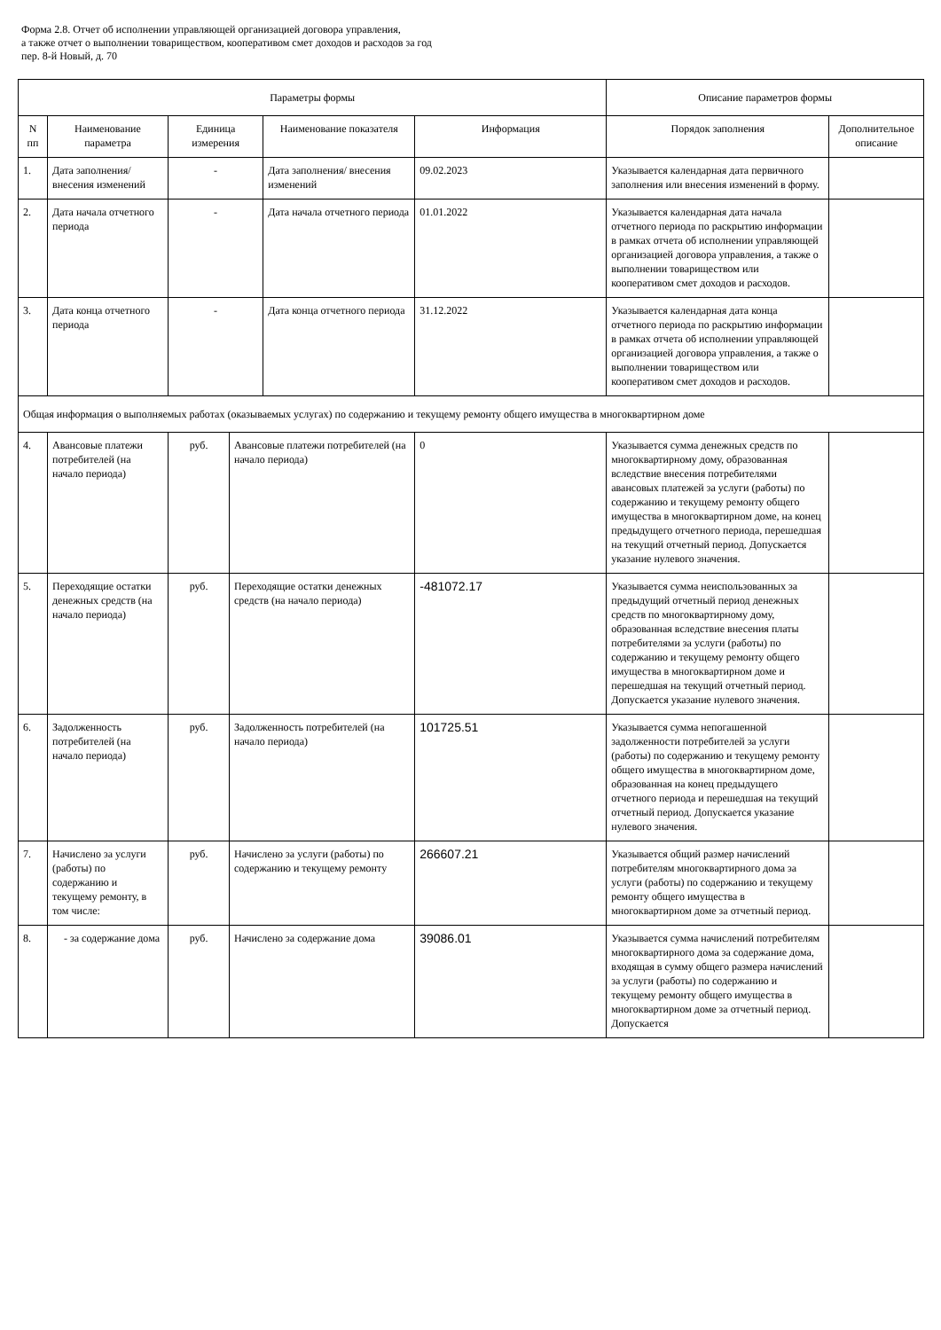Форма 2.8. Отчет об исполнении управляющей организацией договора управления,
а также отчет о выполнении товариществом, кооперативом смет доходов и расходов за год
пер. 8-й Новый, д. 70
| Параметры формы | | | | | | Описание параметров формы | |
| --- | --- | --- | --- | --- | --- | --- | --- |
| N пп | Наименование параметра | Единица измерения | | Наименование показателя | Информация | Порядок заполнения | Дополнительное описание |
| 1. | Дата заполнения/ внесения изменений | - | | Дата заполнения/ внесения изменений | 09.02.2023 | Указывается календарная дата первичного заполнения или внесения изменений в форму. | |
| 2. | Дата начала отчетного периода | - | | Дата начала отчетного периода | 01.01.2022 | Указывается календарная дата начала отчетного периода по раскрытию информации в рамках отчета об исполнении управляющей организацией договора управления, а также о выполнении товариществом или кооперативом смет доходов и расходов. | |
| 3. | Дата конца отчетного периода | - | | Дата конца отчетного периода | 31.12.2022 | Указывается календарная дата конца отчетного периода по раскрытию информации в рамках отчета об исполнении управляющей организацией договора управления, а также о выполнении товариществом или кооперативом смет доходов и расходов. | |
| Общая информация о выполняемых работах (оказываемых услугах) по содержанию и текущему ремонту общего имущества в многоквартирном доме | | | | | | | |
| 4. | Авансовые платежи потребителей (на начало периода) | руб. | Авансовые платежи потребителей (на начало периода) | | 0 | Указывается сумма денежных средств по многоквартирному дому, образованная вследствие внесения потребителями авансовых платежей за услуги (работы) по содержанию и текущему ремонту общего имущества в многоквартирном доме, на конец предыдущего отчетного периода, перешедшая на текущий отчетный период. Допускается указание нулевого значения. | |
| 5. | Переходящие остатки денежных средств (на начало периода) | руб. | Переходящие остатки денежных средств (на начало периода) | | -481072.17 | Указывается сумма неиспользованных за предыдущий отчетный период денежных средств по многоквартирному дому, образованная вследствие внесения платы потребителями за услуги (работы) по содержанию и текущему ремонту общего имущества в многоквартирном доме и перешедшая на текущий отчетный период. Допускается указание нулевого значения. | |
| 6. | Задолженность потребителей (на начало периода) | руб. | Задолженность потребителей (на начало периода) | | 101725.51 | Указывается сумма непогашенной задолженности потребителей за услуги (работы) по содержанию и текущему ремонту общего имущества в многоквартирном доме, образованная на конец предыдущего отчетного периода и перешедшая на текущий отчетный период. Допускается указание нулевого значения. | |
| 7. | Начислено за услуги (работы) по содержанию и текущему ремонту, в том числе: | руб. | Начислено за услуги (работы) по содержанию и текущему ремонту | | 266607.21 | Указывается общий размер начислений потребителям многоквартирного дома за услуги (работы) по содержанию и текущему ремонту общего имущества в многоквартирном доме за отчетный период. | |
| 8. | - за содержание дома | руб. | Начислено за содержание дома | | 39086.01 | Указывается сумма начислений потребителям многоквартирного дома за содержание дома, входящая в сумму общего размера начислений за услуги (работы) по содержанию и текущему ремонту общего имущества в многоквартирном доме за отчетный период. Допускается | |